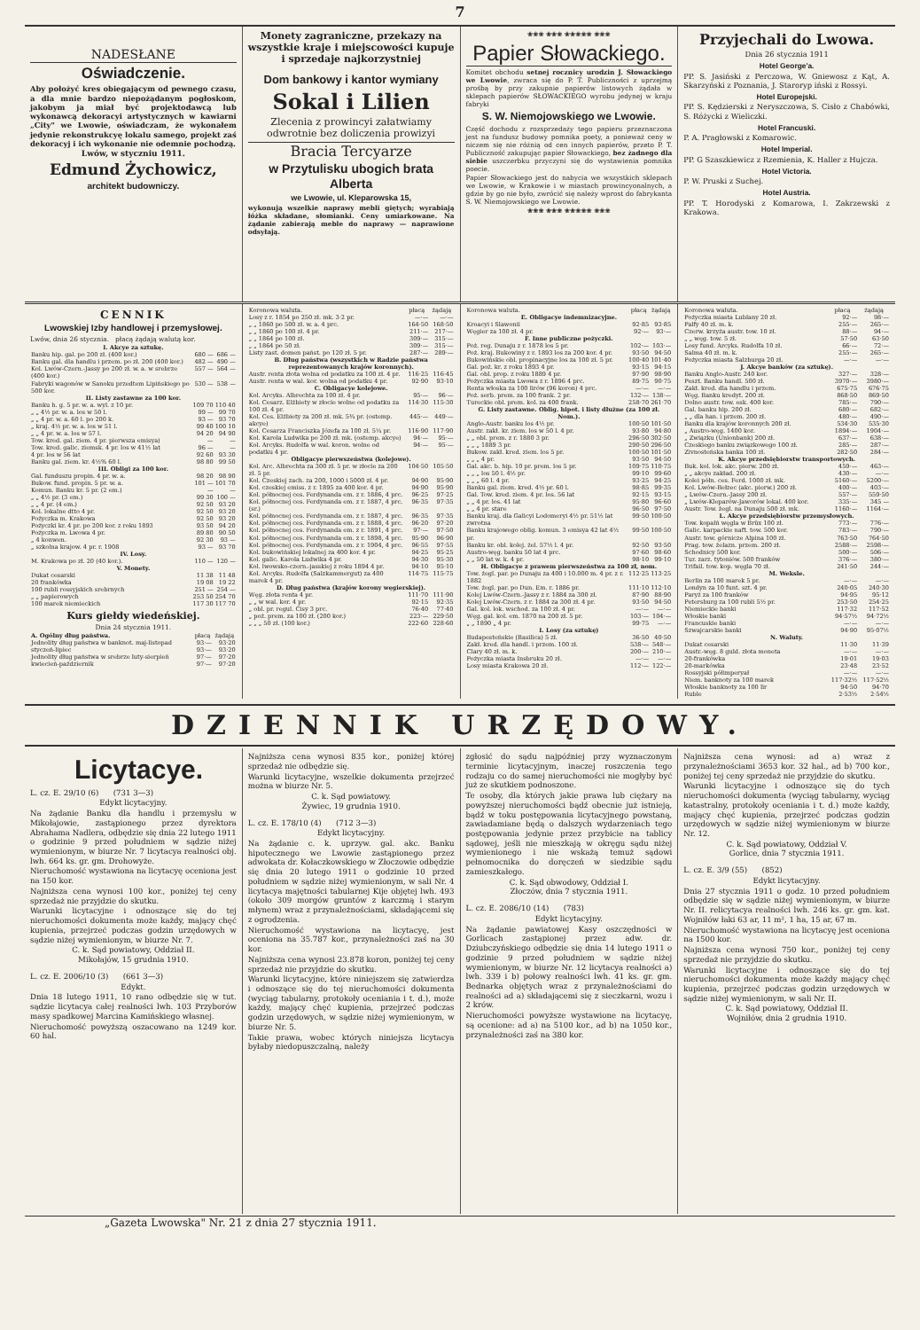7
NADESŁANE
Oświadczenie.
Aby położyć kres obiegającym od pewnego czasu, a dla mnie bardzo niepożądanym pogłoskom, jakobym ja miał być projektodawcą lub wykonawcą dekoracyi artystycznych w kawiarni „City" we Lwowie, oświadczam, że wykonałem jedynie rekonstrukcyę lokalu samego, projekt zaś dekoracyj i ich wykonanie nie odemnie pochodzą.
Lwów, w styczniu 1911.
Edmund Żychowicz,
architekt budowniczy.
Monety zagraniczne, przekazy na wszystkie kraje i miejscowości kupuje i sprzedaje najkorzystniej
Dom bankowy i kantor wymiany
Sokal i Lilien
Zlecenia z prowincyi załatwiamy odwrotnie bez doliczenia prowizyi
Bracia Tercyarze
w Przytulisku ubogich brata Alberta
we Lwowie, ul. Kleparowska 15,
wykonują wszelkie naprawy mebli giętych; wyrabiają łóżka składane, słomianki. Ceny umiarkowane. Na żądanie zabierają meble do naprawy — naprawione odsyłają.
❀❀❀ ❀❀❀ ❀❀❀❀❀ ❀❀❀
Papier Słowackiego.
Komitet obchodu setnej rocznicy urodzin J. Słowackiego we Lwowie, zwraca się do P. T. Publiczności z uprzejmą prośbą by przy zakupnie papierów listowych żądała w sklepach papierów SŁOWACKIEGO wyrobu jedynej w kraju fabryki
S. W. Niemojowskiego we Lwowie.
Część dochodu z rozsprzedaży tego papieru przeznaczona jest na fundusz budowy pomnika poety, a ponieważ ceny w niczem się nie różnią od cen innych papierów, przeto P. T. Publiczność zakupując papier Słowackiego, bez żadnego dla siebie uszczerbku przyczyni się do wystawienia pomnika poecie.
Papier Słowackiego jest do nabycia we wszystkich sklepach we Lwowie, w Krakowie i w miastach prowincyonalnych, a gdzie by go nie było, zwrócić się należy wprost do fabrykanta S. W. Niemojowskiego we Lwowie.
❀❀❀ ❀❀❀ ❀❀❀❀❀ ❀❀❀
Przyjechali do Lwowa.
Dnia 26 stycznia 1911
Hotel George'a.
PP. S. Jasiński z Perczowa, W. Gniewosz z Kąt, A. Skarzyński z Poznania, J. Staroryp iński z Rossyi.
Hotel Europejski.
PP. S. Kędzierski z Neryszczowa, S. Cisło z Chabówki, S. Różycki z Wieliczki.
Hotel Francuski.
P. A. Pragłowski z Komarowic.
Hotel Imperial.
PP. G Szaszkiewicz z Rzemienia, K. Haller z Hujcza.
Hotel Victoria.
P. W. Pruski z Suchej.
Hotel Austria.
PP. T. Horodyski z Komarowa, I. Zakrzewski z Krakowa.
CENNIK
Lwowskiej Izby handlowej i przemysłowej.
Lwów, dnia 26 stycznia. płacą żądają walutą kor.
| I. Akcye za sztukę. | | |
| Banku hip. gal. po 200 zł. (400 kor.) | 680 — | 686 — |
| Banku gal. dla handlu i przem. po zł. 200 (400 kor.) | 482 — | 490 — |
| Kol. Lwów-Czern.-Jassy po 200 zł. w. a. w srebrze (400 kor.) | 557 — | 564 — |
| Fabryki wagonów w Sanoku przedtem Lipińskiego po 500 kor. | 530 — | 538 — |
| II. Listy zastawne za 100 kor. | | |
| Banku h. g. 5 pr. w. a. wyl. z 10 pr. | 109 70 | 110 40 |
| „ „ 4½ pr. w. a. los w 50 l. | 99 — | 99 70 |
| „ „ 4 pr. w. a. 60 l. po 200 k. | 93 — | 93 70 |
| „ kraj. 4½ pr. w. a. los w 51 l. | 99 40 | 100 10 |
| „ „ 4 pr. w. a. los w 57 l. | 94 20 | 94 90 |
| Tow. kred. gal. ziem. 4 pr. pierwsza emisya) | — | — |
| Tow. kred. galic. ziemsk. 4 pr. los w 41½ lat | 96 — | — |
| 4 pr. los w 56 lat | 92 60 | 93 30 |
| Banku gal. ziem. kr. 4½% 60 l. | 98 80 | 99 50 |
| III. Obligi za 100 kor. | | |
| Gal. funduszu propin. 4 pr. w. a. | 98 20 | 98 90 |
| Bukow. fund. propin. 5 pr. w. a. | 101 — | 101 70 |
| Komun. Banku kr. 5 pr. (2 em.) | — | — |
| „ „ 4½ pr. (3 em.) | 99 30 | 100 — |
| „ „ 4 pr. (4 em.) | 92 50 | 93 20 |
| Kol. lokalne dtto 4 pr. | 92 50 | 93 20 |
| Pożyczka m. Krakowa | 92 50 | 93 20 |
| Pożyczki kr. 4 pr. po 200 kor. z roku 1893 | 93 50 | 94 20 |
| Pożyczka m. Lwowa 4 pr. | 89 80 | 90 50 |
| „ 4 konwen. | 92 30 | 93 — |
| „ szkolna krajow. 4 pr. r. 1908 | 93 — | 93 70 |
| IV. Losy. | | |
| M. Krakowa po zł. 20 (40 kor.). | 110 — | 120 — |
| V. Monety. | | |
| Dukat cesarski | 11 38 | 11 48 |
| 20 frankówka | 19 08 | 19 22 |
| 100 rubli rossyjskich srebrnych | 251 — | 254 — |
| „ „ papierowych | 253 50 | 254 70 |
| 100 marek niemieckich | 117 30 | 117 70 |
Kurs giełdy wiedeńskiej.
Dnia 24 stycznia 1911.
| A. Ogólny dług państwa. | płacą | żądają |
| --- | --- | --- |
| Jednolity dług państwa w banknot. maj-listopad | 93·— | 93·20 |
| styczeń-lipiec | 93·— | 93·20 |
| Jednolity dług państwa w srebrze luty-sierpień | 97·— | 97·20 |
| kwiecień-październik | 97·— | 97·20 |
| Koronowa waluta. | płacą | żądają |
| --- | --- | --- |
| Losy z r. 1854 po 250 zł. mk. 3·2 pr. | —·— | —·— |
| „ „ 1860 po 500 zł. w. a. 4 prc. | 164·50 | 168·50 |
| „ „ 1860 po 100 zł. 4 pr. | 211·— | 217·— |
| „ „ 1864 po 100 zł. | 309·— | 315·— |
| „ „ 1864 po 50 zł. | 309·— | 315·— |
| Listy zast. domen państ. po 120 zł. 5 pr. | 287·— | 289·— |
| B. Dług państwa (wszystkich w Radzie państwa reprezentowanych krajów koronnych). | | |
| Austr. renta złota wolna od podatku za 100 zł. 4 pr. | 116·25 | 116·45 |
| Austr. renta w wal. kor. wolna od podatku 4 pr. | 92·90 | 93·10 |
| C. Obligacye kolejowe. | | |
| Kol. Arcyks. Albrechta za 100 zł. 4 pr. | 95·— | 96·— |
| Kol. Cesarz. Elżbiety w złocie wolne od podatku za 100 zł. 4 pr. | 114·30 | 115·30 |
| Kol. Ces. Elżbiety za 200 zł. mk. 5¾ pr. (ostemp. akcye) | 445·— | 449·— |
| Kol. Cesarza Franciszka Józefa za 100 zł. 5¼ pr. | 116·90 | 117·90 |
| Kol. Karola Ludwika po 200 zł. mk. (ostemp. akcye) | 94·— | 95·— |
| Kol. Arcyks. Rudolfa w wal. koron. wolne od podatku 4 pr. | 94·— | 95·— |
| Obligacye pierwszeństwa (kolejowe). | | |
| Kol. Arc. Albrechta za 300 zł. 5 pr. w złocie za 200 zł. 5 pr. | 104·50 | 105·50 |
| Kol. Czeskiej zach. za 200, 1000 i 5000 zł. 4 pr. | 94·90 | 95·90 |
| Kol. czeskiej emiss. z r. 1895 za 400 kor. 4 pr. | 94·90 | 95·90 |
| Kol. północnej ces. Ferdynanda em. z r. 1886, 4 prc. | 96·25 | 97·25 |
| Kol. północnej ces. Ferdynanda em. z r. 1887, 4 prc. (sr.) | 96·35 | 97·35 |
| Kol. północnej ces. Ferdynanda em. z r. 1887, 4 prc. | 96·35 | 97·35 |
| Kol. północnej ces. Ferdynanda em. z r. 1888, 4 prc. | 96·20 | 97·20 |
| Kol. północnej ces. Ferdynanda em. z r. 1891, 4 prc. | 97·— | 97·50 |
| Kol. północnej ces. Ferdynanda em. z r. 1898, 4 prc. | 95·90 | 96·90 |
| Kol. północnej ces. Ferdynanda em. z r. 1904, 4 prc. | 96·55 | 97·55 |
| Kol. bukowińskiej lokalnej za 400 kor. 4 pr. | 94·25 | 95·25 |
| Kol. galic. Karola Ludwika 4 pr. | 94·30 | 95·30 |
| Kol. lwowsko-czern.-jasskiej z roku 1894 4 pr. | 94·10 | 95·10 |
| Kol. Arcyks. Rudolfa (Salzkammergut) za 400 marek 4 pr. | 114·75 | 115·75 |
| D. Dług państwa (krajów korony węgierskiej). | | |
| Węg. złota renta 4 pr. | 111·70 | 111·90 |
| „ „ w wal. kor. 4 pr. | 92·15 | 92·35 |
| „ obl. pr. regul. Cisy 3 prc. | 76·40 | 77·40 |
| „ poż. prem. za 100 zł. (200 kor.) | 223·— | 229·50 |
| „ „ „ 50 zł. (100 kor.) | 222·60 | 228·60 |
| Koronowa waluta. | płacą | żądają |
| --- | --- | --- |
| E. Obligacye indemnizacyjne. | | |
| Kroacyi i Slawonii | 92·85 | 93·85 |
| Węgier za 100 zł. 4 pr. | 92·— | 93·— |
| F. Inne publiczne pożyczki. | | |
| Poż. reg. Dunaju z r. 1878 los 5 pr. | 102·— | 103·— |
| Poż. kraj. Bukowiny z r. 1893 los za 200 kor. 4 pr. | 93·50 | 94·50 |
| Bukowińskie obl. propinacyjne los za 100 zł. 5 pr. | 100·40 | 101·40 |
| Gal. poż. kr. z roku 1893 4 pr. | 93·15 | 94·15 |
| Gal. obl. prop. z roku 1889 4 pr. | 97·90 | 98·90 |
| Pożyczka miasta Lwowa z r. 1896 4 prc. | 89·75 | 90·75 |
| Renta włoska za 100 lirów (96 koron) 4 prc. | —·— | —·— |
| Poż. serb. prem. za 100 frank. 2 pr. | 132·— | 138·— |
| Tureckie obl. prem. kol. za 400 frank. | 258·70 | 261·70 |
| G. Listy zastawne. Oblig. hipot. i listy dłużne (za 100 zł. Nom.). | | |
| Anglo-Austr. banku los 4½ pr. | 100·50 | 101·50 |
| Austr. zakł. kr. ziem. los w 50 l. 4 pr. | 93·80 | 94·80 |
| „ „ obl. prem. z r. 1880 3 pr. | 296·50 | 302·50 |
| „ „ „ 1889 3 pr. | 290·50 | 296·50 |
| Bukow. zakł. kred. ziem. los 5 pr. | 100·50 | 101·50 |
| „ „ „ 4 pr. | 93·50 | 94·50 |
| Gal. akc. b. hip. 10 pr. prem. los 5 pr. | 109·75 | 110·75 |
| „ „ „ los 50 l. 4½ pr. | 99·10 | 99·60 |
| „ „ „ 60 l. 4 pr. | 93·25 | 94·25 |
| Banku gal. ziem. kred. 4½ pr. 60 l. | 98·85 | 99·35 |
| Gal. Tow. kred. ziem. 4 pr. los. 56 lat | 92·15 | 93·15 |
| „ „ 4 pr. los. 41 lat | 95·80 | 96·60 |
| „ „ 4 pr. stare | 96·50 | 97·50 |
| Banku kraj. dla Galicyi Lodomeryi 4½ pr. 51½ lat zwrotna | 99·50 | 100·50 |
| Banku krajowego oblig. komun. 3 emisya 42 lat 4½ pr. | 99·50 | 100·50 |
| Banku kr. obl. kolej. żel. 57½ l. 4 pr. | 92·50 | 93·50 |
| Austro-węg. banku 50 lat 4 prc. | 97·60 | 98·60 |
| „ „ 50 lat w. k. 4 pr. | 98·10 | 99·10 |
| H. Obligacye z prawem pierwszeństwa za 100 zł, nom. | | |
| Tow. żegl. par. po Dunaju za 400 i 10.000 m. 4 pr. z r. 1882 | 112·25 | 113·25 |
| Tow. żegl. par. po Dun. Em. r. 1886 pr. | 111·10 | 112·10 |
| Kolej Lwów-Czern.-Jassy z r. 1884 za 300 zł. | 87·90 | 88·90 |
| Kolej Lwów-Czern. z r. 1884 za 300 zł. 4 pr. | 93·50 | 94·50 |
| Gal. kol. lok. wschod. za 100 zł. 4 pr. | —·— | —·— |
| Węg. gal. kol. em. 1870 na 200 zł. 5 pr. | 103·— | 104·— |
| „ „ 1890 „ 4 pr. | 99·75 | —·— |
| I. Losy (za sztukę) | | |
| Budapesteńskie (Basilica) 5 zł. | 36·50 | 40·50 |
| Zakł. kred. dla handl. i przem. 100 zł. | 538·— | 548·— |
| Clary 40 zł. m. k. | 200·— | 210·— |
| Pożyczka miasta Insbruku 20 zł. | —·— | —·— |
| Losy miasta Krakowa 20 zł. | 112·— | 122·— |
| Koronowa waluta. | płacą | żądają |
| --- | --- | --- |
| Pożyczka miasta Lublany 20 zł. | 92·— | 98·— |
| Palfy 40 zł. m. k. | 255·— | 265·— |
| Czerw. krzyża austr. tow. 10 zł. | 88·— | 94·— |
| „ „ węg. tow. 5 zł. | 57·50 | 63·50 |
| Losy fund. Arcyks. Rudolfa 10 zł. | 66·— | 72·— |
| Salma 40 zł. m. k. | 255·— | 265·— |
| Pożyczka miasta Salzburga 20 zł. | —·— | —·— |
| J. Akcye banków (za sztukę). | | |
| Banku Anglo-Austr. 240 kor. | 327·— | 328·— |
| Peszt. Banku handl. 500 zł. | 3970·— | 3980·— |
| Zakł. kred. dla handlu i przem. | 675·75 | 676·75 |
| Węg. Banku kredyt. 200 zł. | 868·50 | 869·50 |
| Dolno austr. tow. esk. 400 kor. | 785·— | 790·— |
| Gal. banku hip. 200 zł. | 680·— | 682·— |
| „ „ dla han. i przem. 200 zł. | 480·— | 490·— |
| Banku dla krajów koronnych 200 zł. | 534·30 | 535·30 |
| „ Austro-węg. 1400 kor. | 1894·— | 1904·— |
| „ Związku (Unionbank) 200 zł. | 637·— | 638·— |
| Czeskiego banku związkowego 100 zł. | 285·— | 287·— |
| Zivnosteńska banka 100 zł. | 282·50 | 284·— |
| K. Akcye przedsiębiorstw transportowych. | | |
| Buk. kol. lok. akc. pierw. 200 zł. | 459·— | 463·— |
| „ „ akcye zakład. 200 zł. | 430·— | —·— |
| Kolei półn. ces. Ferd. 1000 zł. mk. | 5160·— | 5200·— |
| Kol. Lwów-Bełzec (akc. pierw.) 200 zł. | 400·— | 403·— |
| „ Lwów-Czern.-Jassy 200 zł. | 557·— | 559·50 |
| „ Lwów-Kleparów-Jaworów lokal. 400 kor. | 335·— | 345 — |
| Austr. Tow. żegl. na Dunaju 500 zł. mk. | 1160·— | 1164·— |
| L. Akcye przedsiębiorstw przemysłowych. | | |
| Tow. kopalń węgla w Brüx 100 zł. | 773·— | 776·— |
| Galic. karpackie naft. tow. 500 kor. | 783·— | 790·— |
| Austr. tow. górnicze Alpina 100 zł. | 763·50 | 764·50 |
| Prag. tow. żelazn. przem. 200 zł. | 2588·— | 2598·— |
| Schodnicy 500 kor. | 500·— | 506·— |
| Tur. zarz. tytoniów. 500 franków | 376·— | 380·— |
| Trifail. tow. kop. węgla 70 zł. | 241·50 | 244·— |
| M. Weksle. | | |
| Berlin za 100 marek 5 pr. | —·— | —·— |
| Londyn za 10 funt. szt. 4 pr. | 240·05 | 240·30 |
| Paryż za 100 franków | 94·95 | 95·12 |
| Petersburg za 100 rubli 5½ pr. | 253·50 | 254·25 |
| Niemieckie banki | 117·32 | 117·52 |
| Włoskie banki | 94·57½ | 94·72½ |
| Francuskie banki | —·— | —·— |
| Szwajcarskie banki | 94·90 | 95·07½ |
| N. Waluty. | | |
| Dukat cesarski | 11·30 | 11·39 |
| Austr.-węg. 8 guld. złota moneta | —·— | —·— |
| 20-frankówka | 19·01 | 19·03 |
| 20-markówka | 23·48 | 23·52 |
| Rossyjski półimperyał | —·— | —·— |
| Niem. banknoty za 100 marek | 117·32½ | 117·52½ |
| Włoskie banknoty za 100 lir | 94·50 | 94·70 |
| Ruble | 2·53½ | 2·54½ |
DZIENNIK URZĘDOWY.
Licytacye.
L. cz. E. 29/10 (6) (731 3—3)
Edykt licytacyjny.
Na żądanie Banku dla handlu i przemysłu w Mikołajowie, zastąpionego przez dyrektora Abrahama Nadlera, odbędzie się dnia 22 lutego 1911 o godzinie 9 przed południem w sądzie niżej wymienionym, w biurze Nr. 7 licytacya realności obj. lwh. 664 ks. gr. gm. Drohowyże.
Nieruchomość wystawiona na licytacyę oceniona jest na 150 kor.
Najniższa cena wynosi 100 kor., poniżej tej ceny sprzedaż nie przyjdzie do skutku.
Warunki licytacyjne i odnoszące się do tej nieruchomości dokumenta może każdy, mający chęć kupienia, przejrzeć podczas godzin urzędowych w sądzie niżej wymienionym, w biurze Nr. 7.
C. k. Sąd powiatowy, Oddział II.
Mikołajów, 15 grudnia 1910.
L. cz. E. 2006/10 (3) (661 3—3)
Edykt.
Dnia 18 lutego 1911, 10 rano odbędzie się w tut. sądzie licytacya całej realności lwh. 103 Przyborów masy spadkowej Marcina Kamińskiego własnej.
Nieruchomość powyższą oszacowano na 1249 kor. 60 hal.
Najniższa cena wynosi 835 kor., poniżej której sprzedaż nie odbędzie się.
Warunki licytacyjne, wszelkie dokumenta przejrzeć można w biurze Nr. 5.
C. k. Sąd powiatowy.
Żywiec, 19 grudnia 1910.
L. cz. E. 178/10 (4) (712 3—3)
Edykt licytacyjny.
Na żądanie c. k. uprzyw. gal. akc. Banku hipotecznego we Lwowie zastąpionego przez adwokata dr. Kołaczkowskiego w Złoczowie odbędzie się dnia 20 lutego 1911 o godzinie 10 przed południem w sądzie niżej wymienionym, w sali Nr. 4 licytacya majętności tabularnej Kije objętej lwh. 493 (około 309 morgów gruntów z karczmą i starym młynem) wraz z przynależnościami, składającemi się z ogrodzenia.
Nieruchomość wystawiona na licytacyę, jest oceniona na 35.787 kor., przynależności zaś na 30 kor.
Najniższa cena wynosi 23.878 koron, poniżej tej ceny sprzedaż nie przyjdzie do skutku.
Warunki licytacyjne, które niniejszem się zatwierdza i odnoszące się do tej nieruchomości dokumenta (wyciąg tabularny, protokoły oceniania i t. d.), może każdy, mający chęć kupienia, przejrzeć podczas godzin urzędowych, w sądzie niżej wymienionym, w biurze Nr. 5.
Takie prawa, wobec których niniejsza licytacya byłaby niedopuszczalną, należy
zgłosić do sądu najpóźniej przy wyznaczonym terminie licytacyjnym, inaczej roszczenia tego rodzaju co do samej nieruchomości nie mogłyby być już ze skutkiem podnoszone.
Te osoby, dla których jakie prawa lub ciężary na powyższej nieruchomości bądź obecnie już istnieją, bądź w toku postępowania licytacyjnego powstaną, zawiadamiane będą o dalszych wydarzeniach tego postępowania jedynie przez przybicie na tablicy sądowej, jeśli nie mieszkają w okręgu sądu niżej wymienionego i nie wskażą temuż sądowi pełnomocnika do doręczeń w siedzibie sądu zamieszkałego.
C. k. Sąd obwodowy, Oddział I.
Złoczów, dnia 7 stycznia 1911.
L. cz. E. 2086/10 (14) (783)
Edykt licytacyjny.
Na żądanie pawiatowej Kasy oszczędności w Gorlicach zastąpionej przez adw. dr. Dziubczyńskiego odbędzie się dnia 14 lutego 1911 o godzinie 9 przed południem w sądzie niżej wymienionym, w biurze Nr. 12 licytacya realności a) lwh. 339 i b) połowy realności lwh. 41 ks. gr. gm. Bednarka objętych wraz z przynależnościami do realności ad a) składającemi się z sieczkarni, wozu i 2 krów.
Nieruchomości powyższe wystawione na licytacyę, są ocenione: ad a) na 5100 kor., ad b) na 1050 kor., przynależności zaś na 380 kor.
Najniższa cena wynosi: ad a) wraz z przynależnościami 3653 kor. 32 hal., ad b) 700 kor., poniżej tej ceny sprzedaż nie przyjdzie do skutku.
Warunki licytacyjne i odnoszące się do tych nieruchomości dokumenta (wyciąg tabularny, wyciąg katastralny, protokoły oceniania i t. d.) może każdy, mający chęć kupienia, przejrzeć podczas godzin urzędowych w sądzie niżej wymienionym w biurze Nr. 12.
C. k. Sąd powiatowy, Oddział V.
Gorlice, dnia 7 stycznia 1911.
L. cz. E. 3/9 (55) (852)
Edykt licytacyjny.
Dnia 27 stycznia 1911 o godz. 10 przed południem odbędzie się w sądzie niżej wymienionym, w biurze Nr. II. relicytacya realności lwh. 246 ks. gr. gm. kat. Wojniłów łaki 63 ar, 11 m², 1 ha, 15 ar, 67 m.
Nieruchomość wystawiona na licytacyę jest oceniona na 1500 kor.
Najniższa cena wynosi 750 kor., poniżej tej ceny sprzedaż nie przyjdzie do skutku.
Warunki licytacyjne i odnoszące się do tej nieruchomości dokumenta może każdy mający chęć kupienia, przejrzeć podczas godzin urzędowych w sądzie niżej wymienionym, w sali Nr. II.
C. k. Sąd powiatowy, Oddział II.
Wojniłów, dnia 2 grudnia 1910.
„Gazeta Lwowska" Nr. 21 z dnia 27 stycznia 1911.